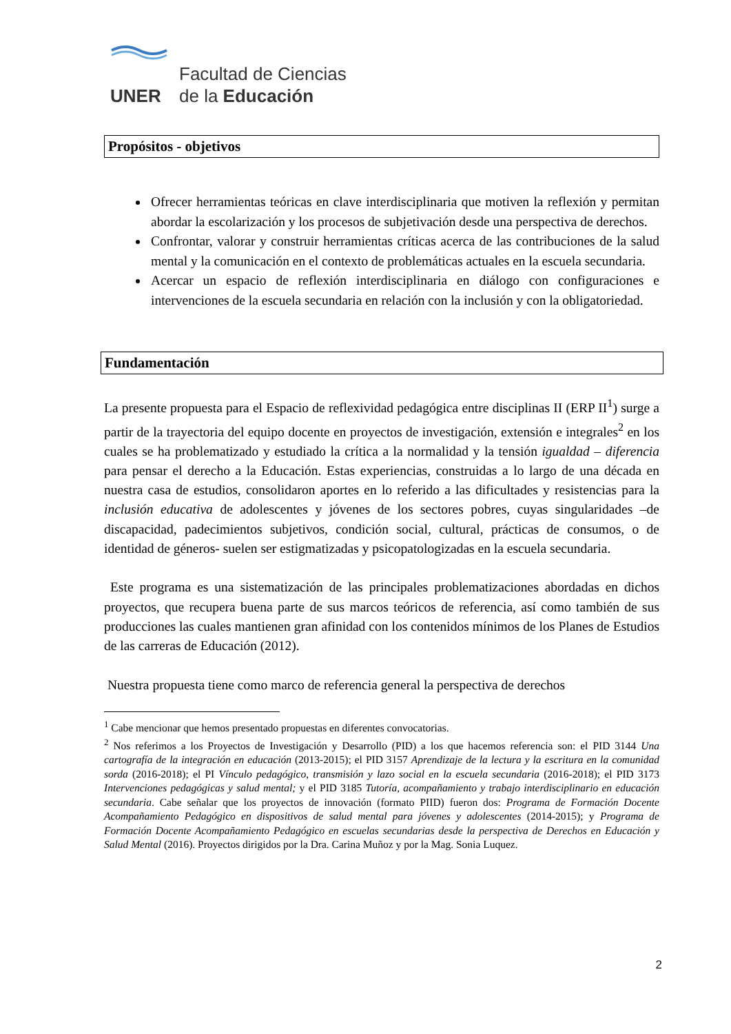Facultad de Ciencias
UNER de la Educación
Propósitos - objetivos
Ofrecer herramientas teóricas en clave interdisciplinaria que motiven la reflexión y permitan abordar la escolarización y los procesos de subjetivación desde una perspectiva de derechos.
Confrontar, valorar y construir herramientas críticas acerca de las contribuciones de la salud mental y la comunicación en el contexto de problemáticas actuales en la escuela secundaria.
Acercar un espacio de reflexión interdisciplinaria en diálogo con configuraciones e intervenciones de la escuela secundaria en relación con la inclusión y con la obligatoriedad.
Fundamentación
La presente propuesta para el Espacio de reflexividad pedagógica entre disciplinas II (ERP II<sup>1</sup>) surge a partir de la trayectoria del equipo docente en proyectos de investigación, extensión e integrales<sup>2</sup> en los cuales se ha problematizado y estudiado la crítica a la normalidad y la tensión igualdad – diferencia para pensar el derecho a la Educación. Estas experiencias, construidas a lo largo de una década en nuestra casa de estudios, consolidaron aportes en lo referido a las dificultades y resistencias para la inclusión educativa de adolescentes y jóvenes de los sectores pobres, cuyas singularidades –de discapacidad, padecimientos subjetivos, condición social, cultural, prácticas de consumos, o de identidad de géneros- suelen ser estigmatizadas y psicopatologizadas en la escuela secundaria.
Este programa es una sistematización de las principales problematizaciones abordadas en dichos proyectos, que recupera buena parte de sus marcos teóricos de referencia, así como también de sus producciones las cuales mantienen gran afinidad con los contenidos mínimos de los Planes de Estudios de las carreras de Educación (2012).
Nuestra propuesta tiene como marco de referencia general la perspectiva de derechos
<sup>1</sup> Cabe mencionar que hemos presentado propuestas en diferentes convocatorias.
<sup>2</sup> Nos referimos a los Proyectos de Investigación y Desarrollo (PID) a los que hacemos referencia son: el PID 3144 Una cartografía de la integración en educación (2013-2015); el PID 3157 Aprendizaje de la lectura y la escritura en la comunidad sorda (2016-2018); el PI Vínculo pedagógico, transmisión y lazo social en la escuela secundaria (2016-2018); el PID 3173 Intervenciones pedagógicas y salud mental; y el PID 3185 Tutoría, acompañamiento y trabajo interdisciplinario en educación secundaria. Cabe señalar que los proyectos de innovación (formato PIID) fueron dos: Programa de Formación Docente Acompañamiento Pedagógico en dispositivos de salud mental para jóvenes y adolescentes (2014-2015); y Programa de Formación Docente Acompañamiento Pedagógico en escuelas secundarias desde la perspectiva de Derechos en Educación y Salud Mental (2016). Proyectos dirigidos por la Dra. Carina Muñoz y por la Mag. Sonia Luquez.
2